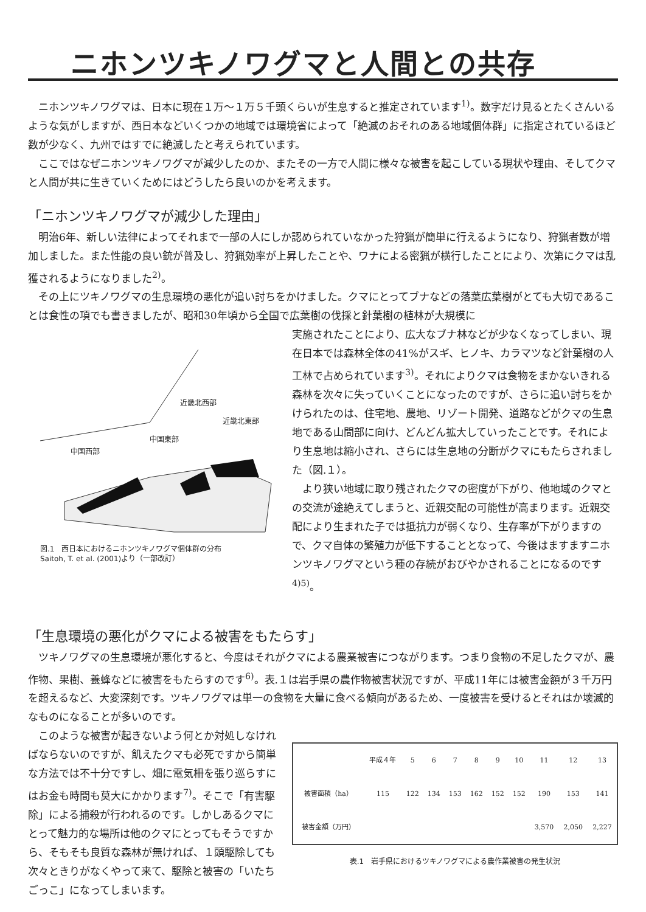ニホンツキノワグマと人間との共存
ニホンツキノワグマは、日本に現在１万～１万５千頭くらいが生息すると推定されています<sup>1)</sup>。数字だけ見るとたくさんいるような気がしますが、西日本などいくつかの地域では環境省によって「絶滅のおそれのある地域個体群」に指定されているほど数が少なく、九州ではすでに絶滅したと考えられています。
ここではなぜニホンツキノワグマが減少したのか、またその一方で人間に様々な被害を起こしている現状や理由、そしてクマと人間が共に生きていくためにはどうしたら良いのかを考えます。
「ニホンツキノワグマが減少した理由」
明治6年、新しい法律によってそれまで一部の人にしか認められていなかった狩猟が簡単に行えるようになり、狩猟者数が増加しました。また性能の良い銃が普及し、狩猟効率が上昇したことや、ワナによる密猟が横行したことにより、次第にクマは乱獲されるようになりました<sup>2)</sup>。
その上にツキノワグマの生息環境の悪化が追い討ちをかけました。クマにとってブナなどの落葉広葉樹がとても大切であることは食性の項でも書きましたが、昭和30年頃から全国で広葉樹の伐採と針葉樹の植林が大規模に
近畿北西部
近畿北東部
中国東部
中国西部
図.1　西日本におけるニホンツキノワグマ個体群の分布
Saitoh, T. et al. (2001)より（一部改訂）
実施されたことにより、広大なブナ林などが少なくなってしまい、現在日本では森林全体の41%がスギ、ヒノキ、カラマツなど針葉樹の人工林で占められています<sup>3)</sup>。それによりクマは食物をまかないきれる森林を次々に失っていくことになったのですが、さらに追い討ちをかけられたのは、住宅地、農地、リゾート開発、道路などがクマの生息地である山間部に向け、どんどん拡大していったことです。それにより生息地は縮小され、さらには生息地の分断がクマにもたらされました（図.１）。
より狭い地域に取り残されたクマの密度が下がり、他地域のクマとの交流が途絶えてしまうと、近親交配の可能性が高まります。近親交配により生まれた子では抵抗力が弱くなり、生存率が下がりますので、クマ自体の繁殖力が低下することとなって、今後はますますニホンツキノワグマという種の存続がおびやかされることになるのです<sup>4)5)</sup>。
「生息環境の悪化がクマによる被害をもたらす」
ツキノワグマの生息環境が悪化すると、今度はそれがクマによる農業被害につながります。つまり食物の不足したクマが、農作物、果樹、養蜂などに被害をもたらすのです<sup>6)</sup>。表.１は岩手県の農作物被害状況ですが、平成11年には被害金額が３千万円を超えるなど、大変深刻です。ツキノワグマは単一の食物を大量に食べる傾向があるため、一度被害を受けるとそれはか壊滅的なものになることが多いのです。
このような被害が起きないよう何とか対処しなければならないのですが、飢えたクマも必死ですから簡単な方法では不十分ですし、畑に電気柵を張り巡らすにはお金も時間も莫大にかかります<sup>7)</sup>。そこで「有害駆除」による捕殺が行われるのです。しかしあるクマにとって魅力的な場所は他のクマにとってもそうですから、そもそも良質な森林が無ければ、１頭駆除しても次々ときりがなくやって来て、駆除と被害の「いたちごっこ」になってしまいます。
| | 平成４年 | 5 | 6 | 7 | 8 | 9 | 10 | 11 | 12 | 13 |
| --- | --- | --- | --- | --- | --- | --- | --- | --- | --- | --- |
| 被害面積（ha） | 115 | 122 | 134 | 153 | 162 | 152 | 152 | 190 | 153 | 141 |
| 被害金額（万円） | | | | | | | | 3,570 | 2,050 | 2,227 |
表.1　岩手県におけるツキノワグマによる農作業被害の発生状況